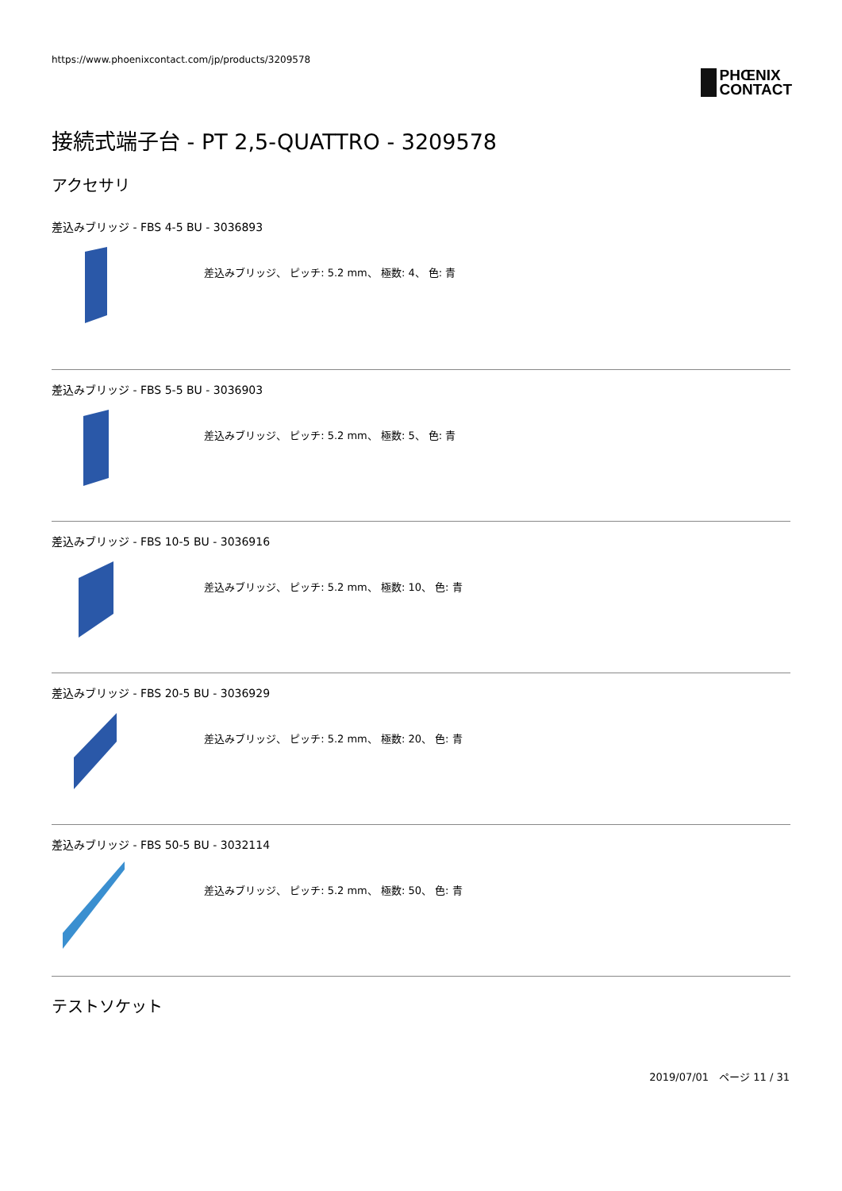https://www.phoenixcontact.com/jp/products/3209578
PHŒNIX
CONTACT
接続式端子台 - PT 2,5-QUATTRO - 3209578
アクセサリ
差込みブリッジ - FBS 4-5 BU - 3036893
差込みブリッジ、 ピッチ: 5.2 mm、 極数: 4、 色: 青
差込みブリッジ - FBS 5-5 BU - 3036903
差込みブリッジ、 ピッチ: 5.2 mm、 極数: 5、 色: 青
差込みブリッジ - FBS 10-5 BU - 3036916
差込みブリッジ、 ピッチ: 5.2 mm、 極数: 10、 色: 青
差込みブリッジ - FBS 20-5 BU - 3036929
差込みブリッジ、 ピッチ: 5.2 mm、 極数: 20、 色: 青
差込みブリッジ - FBS 50-5 BU - 3032114
差込みブリッジ、 ピッチ: 5.2 mm、 極数: 50、 色: 青
テストソケット
2019/07/01　ページ 11 / 31